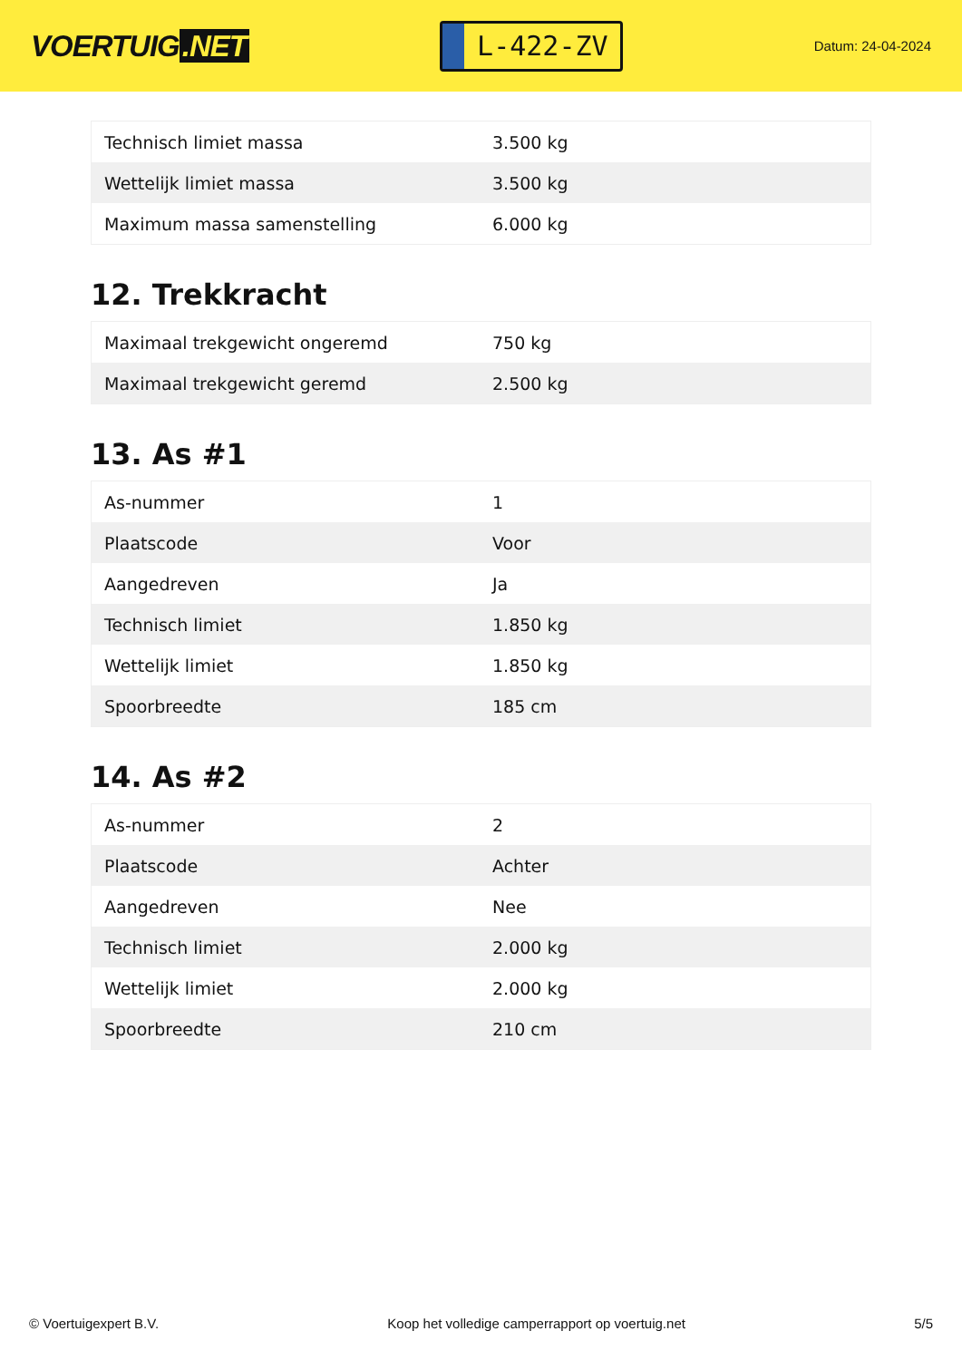VOERTUIG.NET
L-422-ZV
Datum: 24-04-2024
| Technisch limiet massa | 3.500 kg |
| Wettelijk limiet massa | 3.500 kg |
| Maximum massa samenstelling | 6.000 kg |
12. Trekkracht
| Maximaal trekgewicht ongeremd | 750 kg |
| Maximaal trekgewicht geremd | 2.500 kg |
13. As #1
| As-nummer | 1 |
| Plaatscode | Voor |
| Aangedreven | Ja |
| Technisch limiet | 1.850 kg |
| Wettelijk limiet | 1.850 kg |
| Spoorbreedte | 185 cm |
14. As #2
| As-nummer | 2 |
| Plaatscode | Achter |
| Aangedreven | Nee |
| Technisch limiet | 2.000 kg |
| Wettelijk limiet | 2.000 kg |
| Spoorbreedte | 210 cm |
© Voertuigexpert B.V. Koop het volledige camperrapport op voertuig.net 5/5